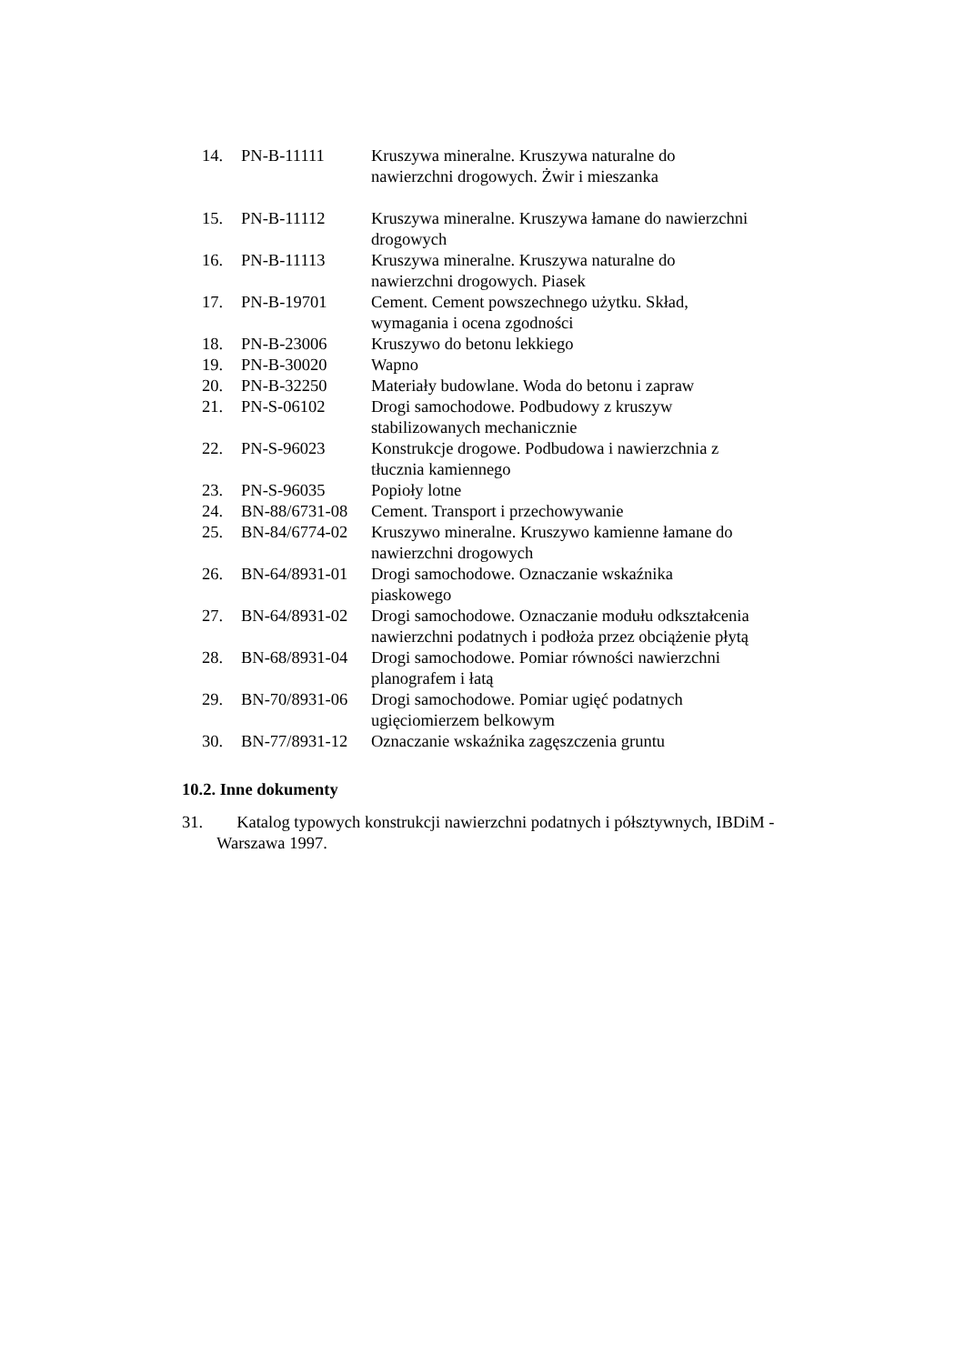| 14. | PN-B-11111 | Kruszywa mineralne. Kruszywa naturalne do nawierzchni drogowych. Żwir i mieszanka |
| 15. | PN-B-11112 | Kruszywa mineralne. Kruszywa łamane do nawierzchni drogowych |
| 16. | PN-B-11113 | Kruszywa mineralne. Kruszywa naturalne do nawierzchni drogowych. Piasek |
| 17. | PN-B-19701 | Cement. Cement powszechnego użytku. Skład, wymagania i ocena zgodności |
| 18. | PN-B-23006 | Kruszywo do betonu lekkiego |
| 19. | PN-B-30020 | Wapno |
| 20. | PN-B-32250 | Materiały budowlane. Woda do betonu i zapraw |
| 21. | PN-S-06102 | Drogi samochodowe. Podbudowy z kruszyw stabilizowanych mechanicznie |
| 22. | PN-S-96023 | Konstrukcje drogowe. Podbudowa i nawierzchnia z tłucznia kamiennego |
| 23. | PN-S-96035 | Popioły lotne |
| 24. | BN-88/6731-08 | Cement. Transport i przechowywanie |
| 25. | BN-84/6774-02 | Kruszywo mineralne. Kruszywo kamienne łamane do nawierzchni drogowych |
| 26. | BN-64/8931-01 | Drogi samochodowe. Oznaczanie wskaźnika piaskowego |
| 27. | BN-64/8931-02 | Drogi samochodowe. Oznaczanie modułu odkształcenia nawierzchni podatnych i podłoża przez obciążenie płytą |
| 28. | BN-68/8931-04 | Drogi samochodowe. Pomiar równości nawierzchni planografem i łatą |
| 29. | BN-70/8931-06 | Drogi samochodowe. Pomiar ugięć podatnych ugięciomierzem belkowym |
| 30. | BN-77/8931-12 | Oznaczanie wskaźnika zagęszczenia gruntu |
10.2. Inne dokumenty
31. Katalog typowych konstrukcji nawierzchni podatnych i półsztywnych, IBDiM - Warszawa 1997.